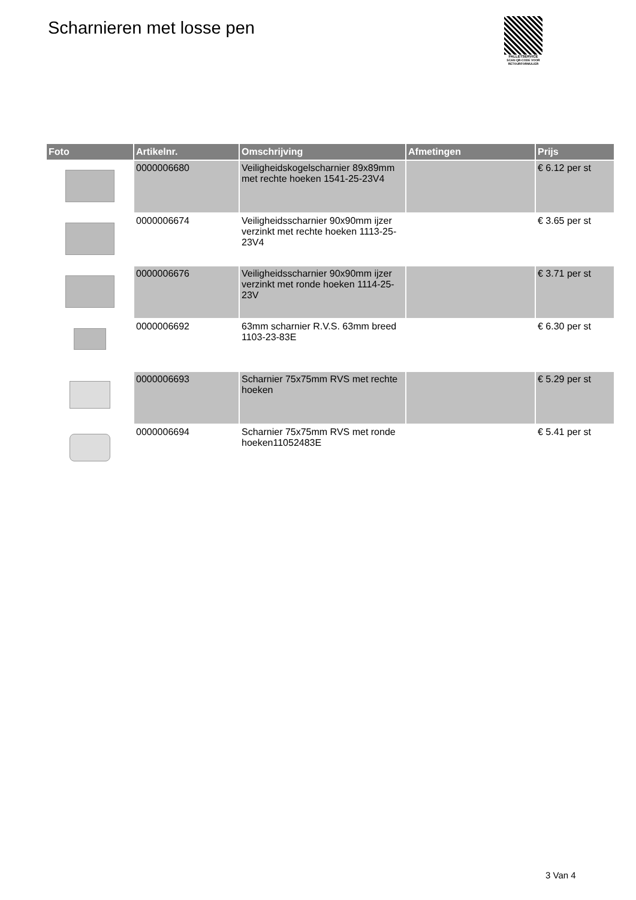Scharnieren met losse pen
PALLETSERVICE
SCAN QR-CODE VOOR RETOURFORMULIER
| Foto | Artikelnr. | Omschrijving | Afmetingen | Prijs |
| --- | --- | --- | --- | --- |
| | 0000006680 | Veiligheidskogelscharnier 89x89mm met rechte hoeken 1541-25-23V4 | | € 6.12 per st |
| | 0000006674 | Veiligheidsscharnier 90x90mm ijzer verzinkt met rechte hoeken 1113-25-23V4 | | € 3.65 per st |
| | 0000006676 | Veiligheidsscharnier 90x90mm ijzer verzinkt met ronde hoeken 1114-25-23V | | € 3.71 per st |
| | 0000006692 | 63mm scharnier R.V.S. 63mm breed 1103-23-83E | | € 6.30 per st |
| | 0000006693 | Scharnier 75x75mm RVS met rechte hoeken | | € 5.29 per st |
| | 0000006694 | Scharnier 75x75mm RVS met ronde hoeken11052483E | | € 5.41 per st |
3 Van 4